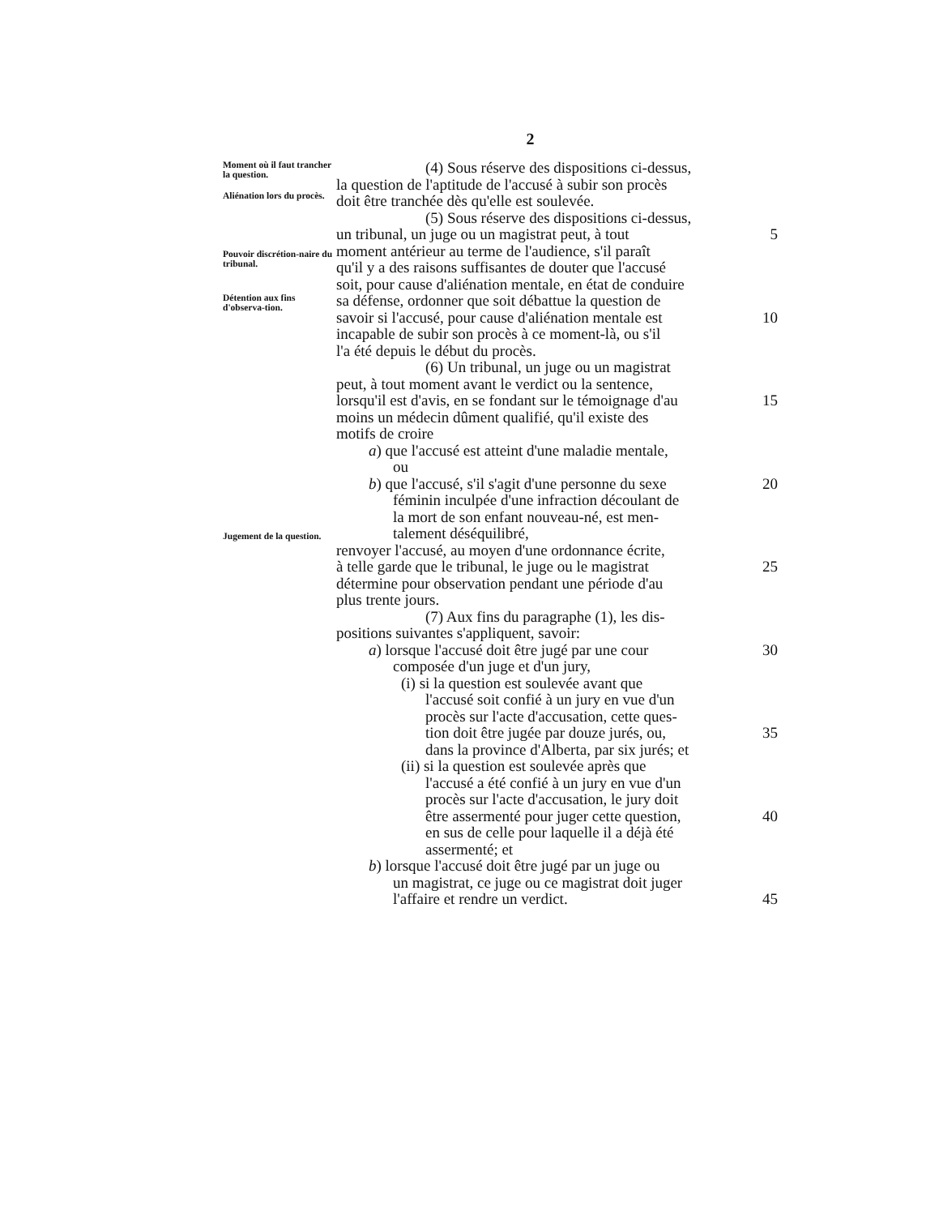2
Moment où il faut trancher la question.
Aliénation lors du procès.
Pouvoir discrétion-naire du tribunal.
Détention aux fins d'observa-tion.
Jugement de la question.
(4) Sous réserve des dispositions ci-dessus,
la question de l'aptitude de l'accusé à subir son procès
doit être tranchée dès qu'elle est soulevée.
(5) Sous réserve des dispositions ci-dessus,
un tribunal, un juge ou un magistrat peut, à tout
5
moment antérieur au terme de l'audience, s'il paraît
qu'il y a des raisons suffisantes de douter que l'accusé
soit, pour cause d'aliénation mentale, en état de conduire
sa défense, ordonner que soit débattue la question de
savoir si l'accusé, pour cause d'aliénation mentale est
10
incapable de subir son procès à ce moment-là, ou s'il
l'a été depuis le début du procès.
(6) Un tribunal, un juge ou un magistrat
peut, à tout moment avant le verdict ou la sentence,
lorsqu'il est d'avis, en se fondant sur le témoignage d'au
15
moins un médecin dûment qualifié, qu'il existe des
motifs de croire
a) que l'accusé est atteint d'une maladie mentale,
ou
b) que l'accusé, s'il s'agit d'une personne du sexe
20
féminin inculpée d'une infraction découlant de
la mort de son enfant nouveau-né, est men-
talement déséquilibré,
renvoyer l'accusé, au moyen d'une ordonnance écrite,
à telle garde que le tribunal, le juge ou le magistrat
25
détermine pour observation pendant une période d'au
plus trente jours.
(7) Aux fins du paragraphe (1), les dis-
positions suivantes s'appliquent, savoir:
a) lorsque l'accusé doit être jugé par une cour
30
composée d'un juge et d'un jury,
(i) si la question est soulevée avant que
l'accusé soit confié à un jury en vue d'un
procès sur l'acte d'accusation, cette ques-
tion doit être jugée par douze jurés, ou,
35
dans la province d'Alberta, par six jurés; et
(ii) si la question est soulevée après que
l'accusé a été confié à un jury en vue d'un
procès sur l'acte d'accusation, le jury doit
être assermenté pour juger cette question,
40
en sus de celle pour laquelle il a déjà été
assermenté; et
b) lorsque l'accusé doit être jugé par un juge ou
un magistrat, ce juge ou ce magistrat doit juger
l'affaire et rendre un verdict.
45